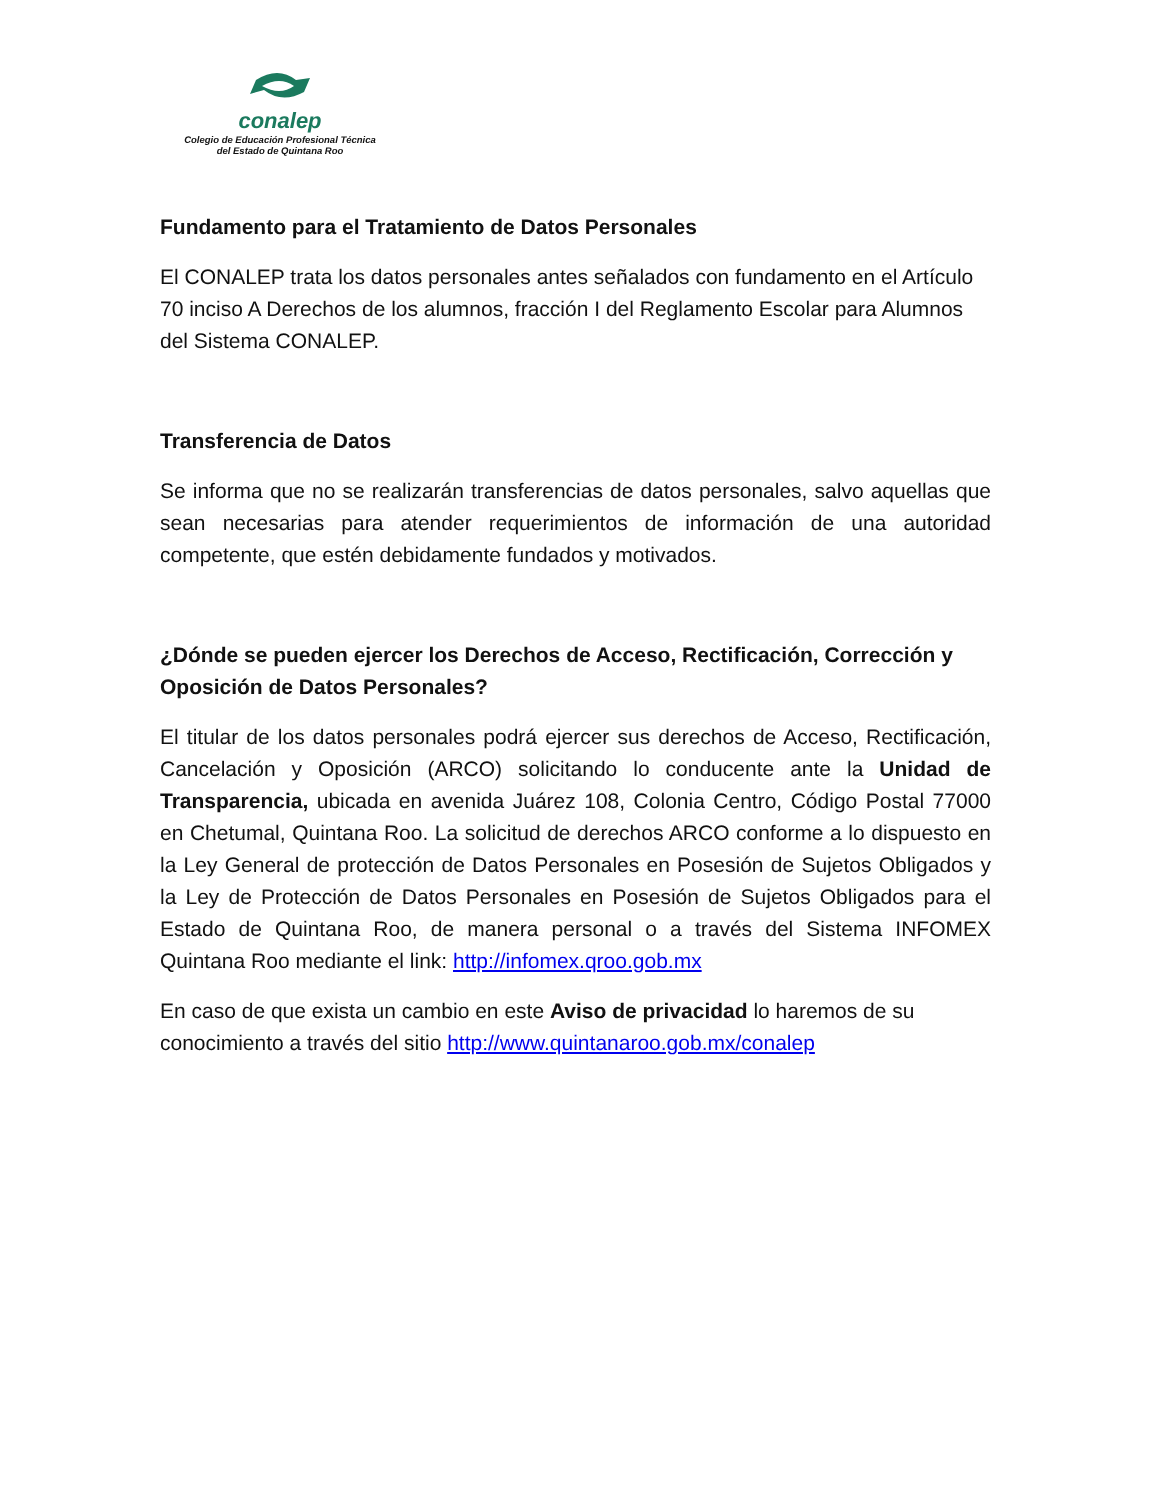conalep
Colegio de Educación Profesional Técnica
del Estado de Quintana Roo
Fundamento para el Tratamiento de Datos Personales
El CONALEP trata los datos personales antes señalados con fundamento en el Artículo 70 inciso A Derechos de los alumnos, fracción I del Reglamento Escolar para Alumnos del Sistema CONALEP.
Transferencia de Datos
Se informa que no se realizarán transferencias de datos personales, salvo aquellas que sean necesarias para atender requerimientos de información de una autoridad competente, que estén debidamente fundados y motivados.
¿Dónde se pueden ejercer los Derechos de Acceso, Rectificación, Corrección y Oposición de Datos Personales?
El titular de los datos personales podrá ejercer sus derechos de Acceso, Rectificación, Cancelación y Oposición (ARCO) solicitando lo conducente ante la Unidad de Transparencia, ubicada en avenida Juárez 108, Colonia Centro, Código Postal 77000 en Chetumal, Quintana Roo. La solicitud de derechos ARCO conforme a lo dispuesto en la Ley General de protección de Datos Personales en Posesión de Sujetos Obligados y la Ley de Protección de Datos Personales en Posesión de Sujetos Obligados para el Estado de Quintana Roo, de manera personal o a través del Sistema INFOMEX Quintana Roo mediante el link: http://infomex.qroo.gob.mx
En caso de que exista un cambio en este Aviso de privacidad lo haremos de su conocimiento a través del sitio http://www.quintanaroo.gob.mx/conalep